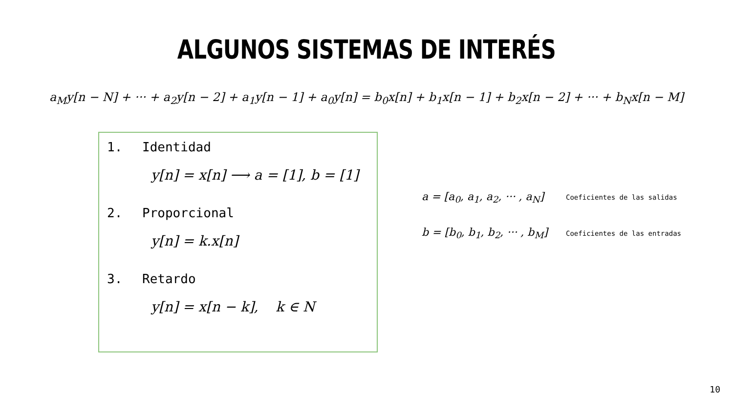ALGUNOS SISTEMAS DE INTERÉS
a<sub>M</sub>y[n − N] + ··· + a<sub>2</sub>y[n − 2] + a<sub>1</sub>y[n − 1] + a<sub>0</sub>y[n] = b<sub>0</sub>x[n] + b<sub>1</sub>x[n − 1] + b<sub>2</sub>x[n − 2] + ··· + b<sub>N</sub>x[n − M]
1. Identidad
y[n] = x[n] ⟶ a = [1], b = [1]
2. Proporcional
y[n] = k.x[n]
3. Retardo
y[n] = x[n − k], k ∈ N
a = [a<sub>0</sub>, a<sub>1</sub>, a<sub>2</sub>, ··· , a<sub>N</sub>]
Coeficientes de las salidas
b = [b<sub>0</sub>, b<sub>1</sub>, b<sub>2</sub>, ··· , b<sub>M</sub>]
Coeficientes de las entradas
10